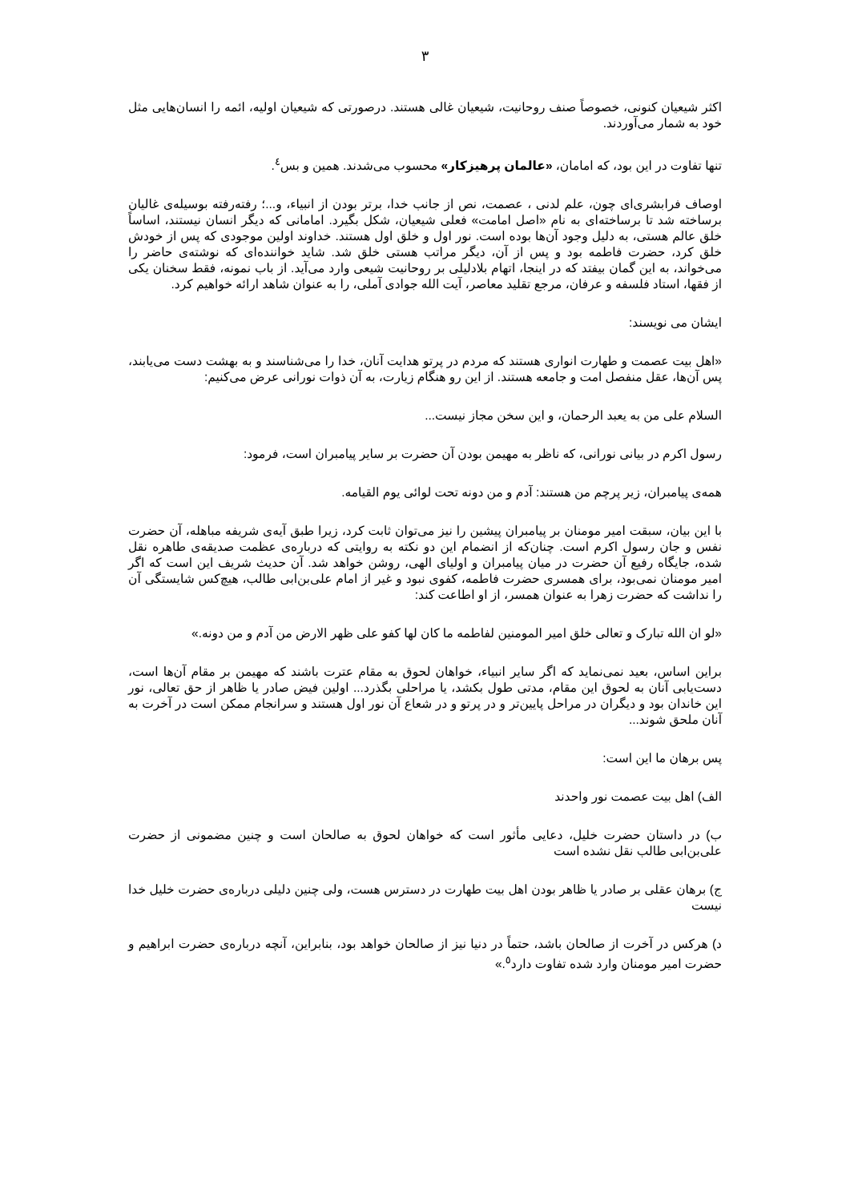۳
اکثر شیعیان کنونی، خصوصاً صنف روحانیت، شیعیان غالی هستند. درصورتی که شیعیان اولیه، ائمه را انسان‌هایی مثل خود به شمار می‌آوردند.
تنها تفاوت در این بود، که امامان، «عالمان پرهیزکار» محسوب می‌شدند. همین و بس<sup>٤</sup>.
اوصاف فرابشری‌ای چون، علم لدنی ، عصمت، نص از جانب خدا، برتر بودن از انبیاء، و...؛ رفته‌رفته بوسیله‌ی غالیان برساخته شد تا برساخته‌ای به نام «اصل امامت» فعلی شیعیان، شکل بگیرد. امامانی که دیگر انسان نیستند، اساساً خلق عالم هستی، به دلیل وجود آن‌ها بوده است. نور اول و خلق اول هستند. خداوند اولین موجودی که پس از خودش خلق کرد، حضرت فاطمه بود و پس از آن، دیگر مراتب هستی خلق شد. شاید خواننده‌ای که نوشته‌ی حاضر را می‌خواند، به این گمان بیفتد که در اینجا، اتهام بلادلیلی بر روحانیت شیعی وارد می‌آید. از باب نمونه، فقط سخنان یکی از فقها، استاد فلسفه و عرفان، مرجع تقلید معاصر، آیت الله جوادی آملی، را به عنوان شاهد ارائه خواهیم کرد.
ایشان می نویسند:
«اهل بیت عصمت و طهارت انواری هستند که مردم در پرتو هدایت آنان، خدا را می‌شناسند و به بهشت دست می‌یابند، پس آن‌ها، عقل منفصل امت و جامعه هستند. از این رو هنگام زیارت، به آن ذوات نورانی عرض می‌کنیم:
السلام علی من به یعبد الرحمان، و این سخن مجاز نیست...
رسول اکرم در بیانی نورانی، که ناظر به مهیمن بودن آن حضرت بر سایر پیامبران است، فرمود:
همه‌ی پیامبران، زیر پرچم من هستند: آدم و من دونه تحت لوائی یوم القیامه.
با این بیان، سبقت امیر مومنان بر پیامبران پیشین را نیز می‌توان ثابت کرد، زیرا طبق آیه‌ی شریفه مباهله، آن حضرت نفس و جان رسول اکرم است. چنان‌که از انضمام این دو نکته به روایتی که درباره‌ی عظمت صدیقه‌ی طاهره نقل شده، جایگاه رفیع آن حضرت در میان پیامبران و اولیای الهی، روشن خواهد شد. آن حدیث شریف این است که اگر امیر مومنان نمی‌بود، برای همسری حضرت فاطمه، کفوی نبود و غیر از امام علی‌بن‌ابی طالب، هیچ‌کس شایستگی آن را نداشت که حضرت زهرا به عنوان همسر، از او اطاعت کند:
«لو ان الله تبارک و تعالی خلق امیر المومنین لفاطمه ما کان لها کفو علی ظهر الارض من آدم و من دونه.»
براین اساس، بعید نمی‌نماید که اگر سایر انبیاء، خواهان لحوق به مقام عترت باشند که مهیمن بر مقام آن‌ها است، دست‌یابی آنان به لحوق این مقام، مدتی طول بکشد، یا مراحلی بگذرد... اولین فیض صادر یا ظاهر از حق تعالی، نور این خاندان بود و دیگران در مراحل پایین‌تر و در پرتو و در شعاع آن نور اول هستند و سرانجام ممکن است در آخرت به آنان ملحق شوند...
پس برهان ما این است:
الف) اهل بیت عصمت نور واحدند
ب) در داستان حضرت خلیل، دعایی مأثور است که خواهان لحوق به صالحان است و چنین مضمونی از حضرت علی‌بن‌ابی طالب نقل نشده است
ج) برهان عقلی بر صادر یا ظاهر بودن اهل بیت طهارت در دسترس هست، ولی چنین دلیلی درباره‌ی حضرت خلیل خدا نیست
د) هرکس در آخرت از صالحان باشد، حتماً در دنیا نیز از صالحان خواهد بود، بنابراین، آنچه درباره‌ی حضرت ابراهیم و حضرت امیر مومنان وارد شده تفاوت دارد<sup>٥</sup>.»